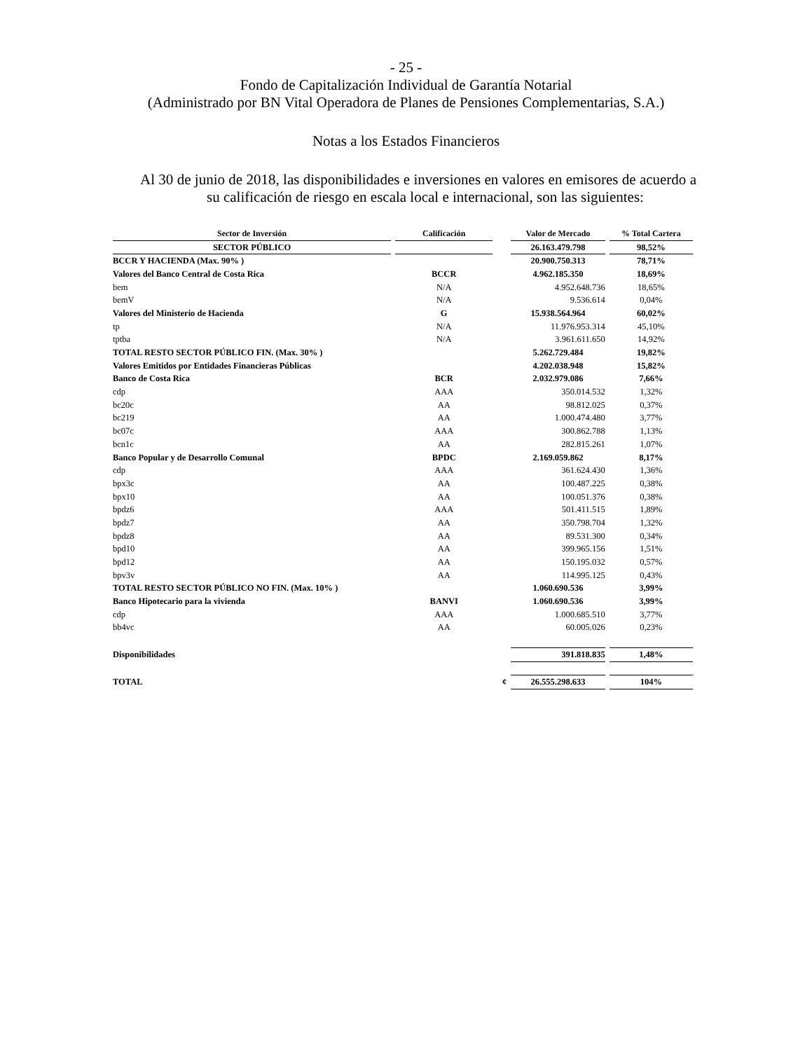- 25 -
Fondo de Capitalización Individual de Garantía Notarial
(Administrado por BN Vital Operadora de Planes de Pensiones Complementarias, S.A.)
Notas a los Estados Financieros
Al 30 de junio de 2018, las disponibilidades e inversiones en valores en emisores de acuerdo a su calificación de riesgo en escala local e internacional, son las siguientes:
| Sector de Inversión | Calificación | | Valor de Mercado | % Total Cartera |
| --- | --- | --- | --- | --- |
| SECTOR PÚBLICO | | | 26.163.479.798 | 98,52% |
| BCCR Y HACIENDA (Max. 90% ) | | | 20.900.750.313 | 78,71% |
| Valores del Banco Central de Costa Rica | BCCR | | 4.962.185.350 | 18,69% |
| bem | N/A | | 4.952.648.736 | 18,65% |
| bemV | N/A | | 9.536.614 | 0,04% |
| Valores del Ministerio de Hacienda | G | | 15.938.564.964 | 60,02% |
| tp | N/A | | 11.976.953.314 | 45,10% |
| tptba | N/A | | 3.961.611.650 | 14,92% |
| TOTAL RESTO SECTOR PÚBLICO FIN. (Max. 30% ) | | | 5.262.729.484 | 19,82% |
| Valores Emitidos por Entidades Financieras Públicas | | | 4.202.038.948 | 15,82% |
| Banco de Costa Rica | BCR | | 2.032.979.086 | 7,66% |
| cdp | AAA | | 350.014.532 | 1,32% |
| bc20c | AA | | 98.812.025 | 0,37% |
| bc219 | AA | | 1.000.474.480 | 3,77% |
| bc07c | AAA | | 300.862.788 | 1,13% |
| bcn1c | AA | | 282.815.261 | 1,07% |
| Banco Popular y de Desarrollo Comunal | BPDC | | 2.169.059.862 | 8,17% |
| cdp | AAA | | 361.624.430 | 1,36% |
| bpx3c | AA | | 100.487.225 | 0,38% |
| bpx10 | AA | | 100.051.376 | 0,38% |
| bpdz6 | AAA | | 501.411.515 | 1,89% |
| bpdz7 | AA | | 350.798.704 | 1,32% |
| bpdz8 | AA | | 89.531.300 | 0,34% |
| bpd10 | AA | | 399.965.156 | 1,51% |
| bpd12 | AA | | 150.195.032 | 0,57% |
| bpv3v | AA | | 114.995.125 | 0,43% |
| TOTAL RESTO SECTOR PÚBLICO NO FIN. (Max. 10% ) | | | 1.060.690.536 | 3,99% |
| Banco Hipotecario para la vivienda | BANVI | | 1.060.690.536 | 3,99% |
| cdp | AAA | | 1.000.685.510 | 3,77% |
| bb4vc | AA | | 60.005.026 | 0,23% |
| Disponibilidades | | | 391.818.835 | 1,48% |
| TOTAL | | ¢ | 26.555.298.633 | 104% |